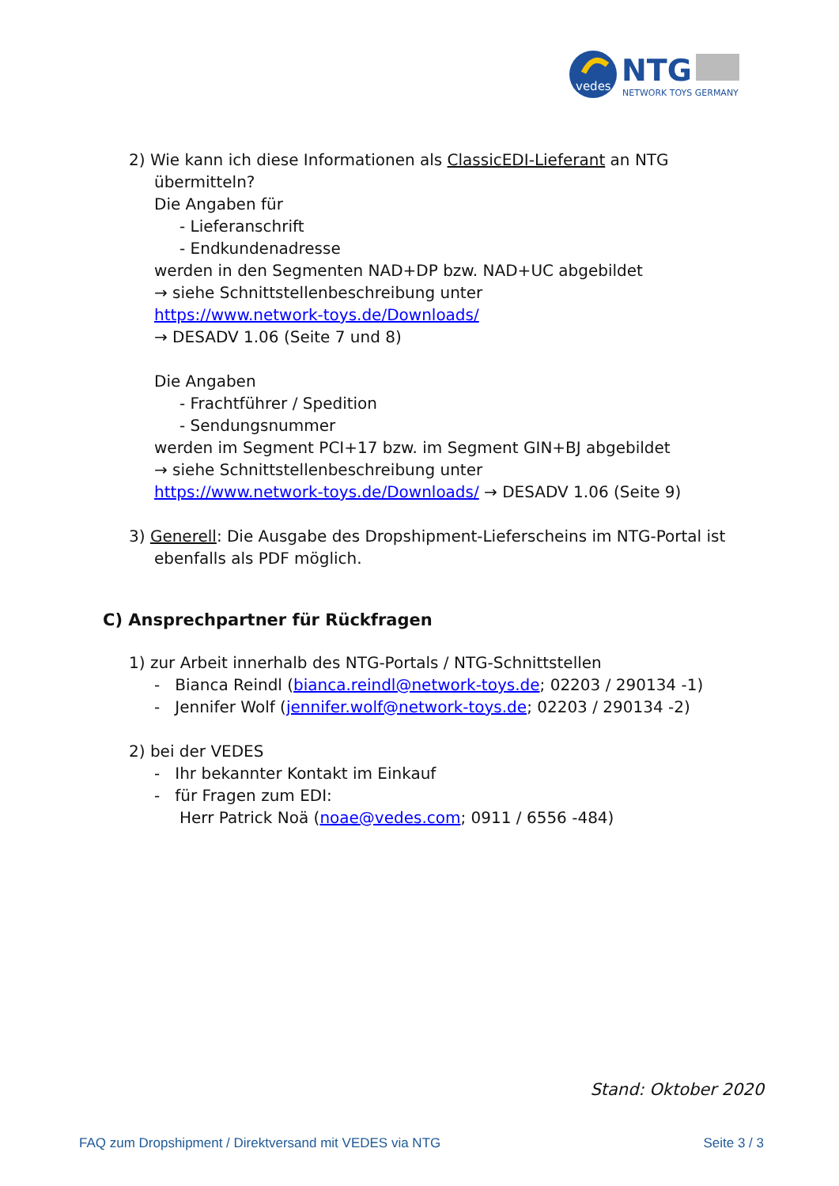vedes
NTG
NETWORK TOYS GERMANY
2) Wie kann ich diese Informationen als ClassicEDI-Lieferant an NTG übermitteln?
Die Angaben für
- Lieferanschrift
- Endkundenadresse
werden in den Segmenten NAD+DP bzw. NAD+UC abgebildet
→ siehe Schnittstellenbeschreibung unter
https://www.network-toys.de/Downloads/
→ DESADV 1.06 (Seite 7 und 8)
Die Angaben
- Frachtführer / Spedition
- Sendungsnummer
werden im Segment PCI+17 bzw. im Segment GIN+BJ abgebildet
→ siehe Schnittstellenbeschreibung unter
https://www.network-toys.de/Downloads/ → DESADV 1.06 (Seite 9)
3) Generell: Die Ausgabe des Dropshipment-Lieferscheins im NTG-Portal ist ebenfalls als PDF möglich.
C) Ansprechpartner für Rückfragen
1) zur Arbeit innerhalb des NTG-Portals / NTG-Schnittstellen
- Bianca Reindl (bianca.reindl@network-toys.de; 02203 / 290134 -1)
- Jennifer Wolf (jennifer.wolf@network-toys.de; 02203 / 290134 -2)
2) bei der VEDES
- Ihr bekannter Kontakt im Einkauf
- für Fragen zum EDI:
Herr Patrick Noä (noae@vedes.com; 0911 / 6556 -484)
Stand: Oktober 2020
FAQ zum Dropshipment / Direktversand mit VEDES via NTG Seite 3 / 3